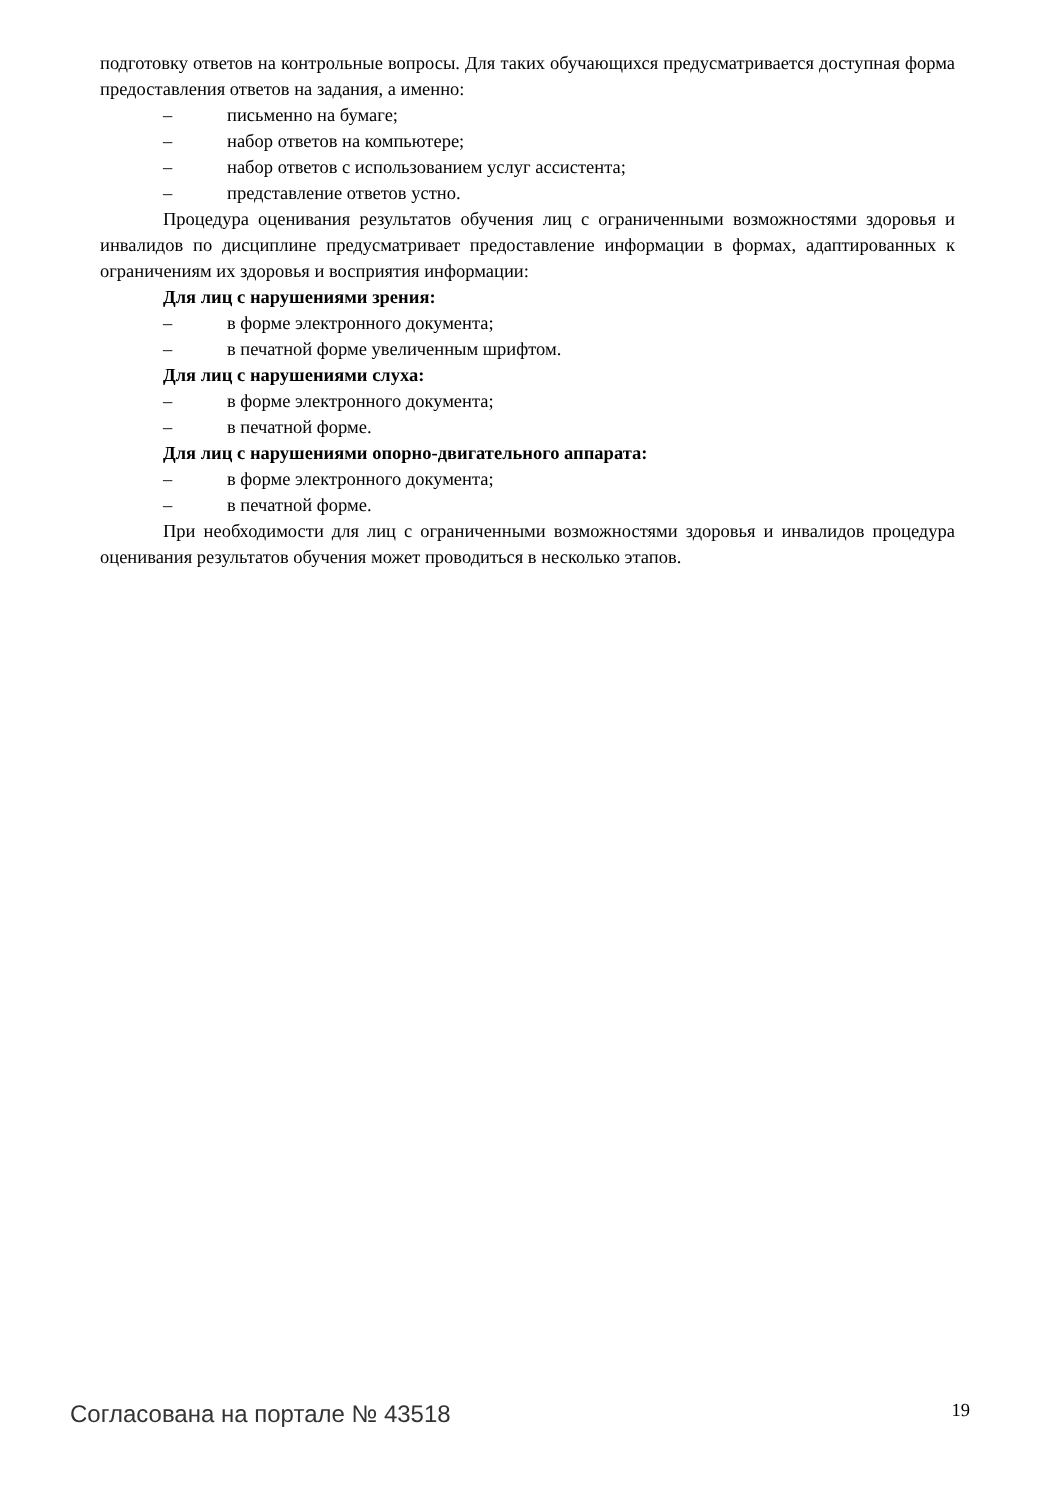подготовку ответов на контрольные вопросы. Для таких обучающихся предусматривается доступная форма предоставления ответов на задания, а именно:
– письменно на бумаге;
– набор ответов на компьютере;
– набор ответов с использованием услуг ассистента;
– представление ответов устно.
Процедура оценивания результатов обучения лиц с ограниченными возможностями здоровья и инвалидов по дисциплине предусматривает предоставление информации в формах, адаптированных к ограничениям их здоровья и восприятия информации:
Для лиц с нарушениями зрения:
– в форме электронного документа;
– в печатной форме увеличенным шрифтом.
Для лиц с нарушениями слуха:
– в форме электронного документа;
– в печатной форме.
Для лиц с нарушениями опорно-двигательного аппарата:
– в форме электронного документа;
– в печатной форме.
При необходимости для лиц с ограниченными возможностями здоровья и инвалидов процедура оценивания результатов обучения может проводиться в несколько этапов.
Согласована на портале № 43518 19